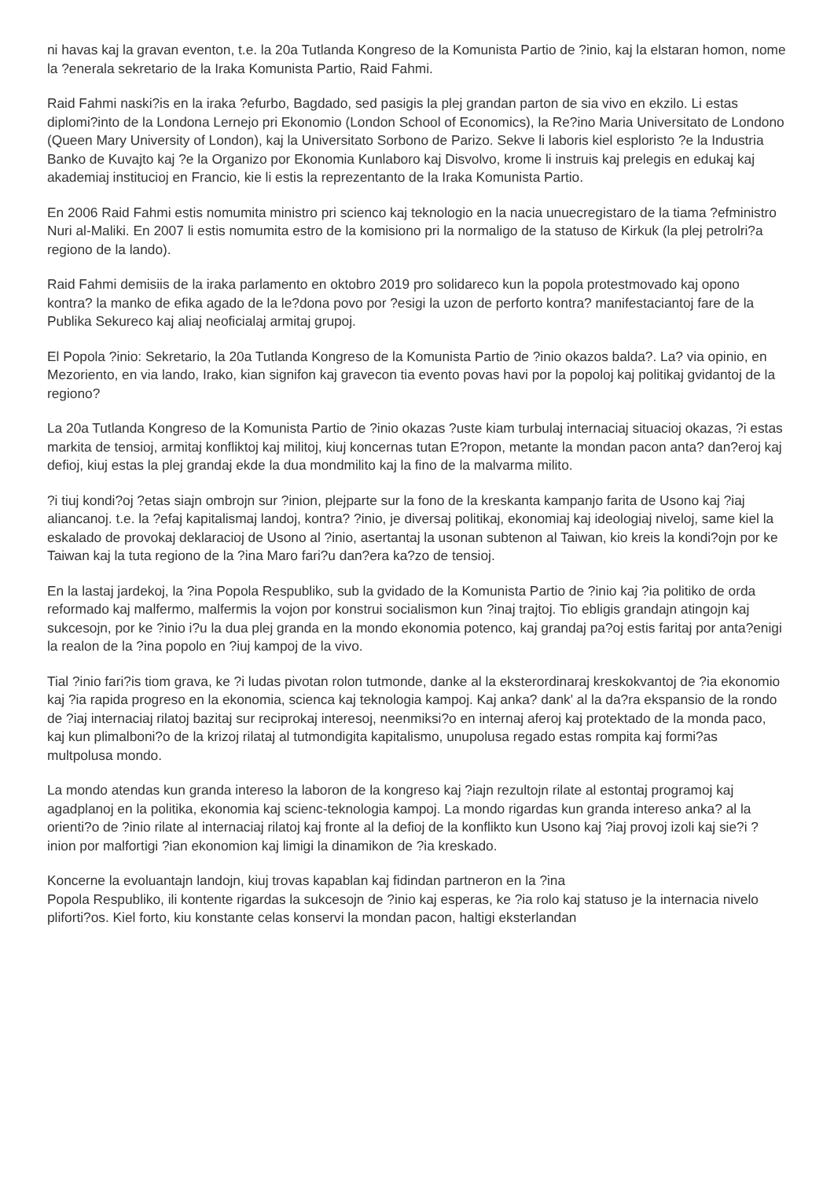ni havas kaj la gravan eventon, t.e. la 20a Tutlanda Kongreso de la Komunista Partio de ?inio, kaj la elstaran homon, nome la ?enerala sekretario de la Iraka Komunista Partio, Raid Fahmi.
Raid Fahmi naski?is en la iraka ?efurbo, Bagdado, sed pasigis la plej grandan parton de sia vivo en ekzilo. Li estas diplomi?into de la Londona Lernejo pri Ekonomio (London School of Economics), la Re?ino Maria Universitato de Londono (Queen Mary University of London), kaj la Universitato Sorbono de Parizo. Sekve li laboris kiel esploristo ?e la Industria Banko de Kuvajto kaj ?e la Organizo por Ekonomia Kunlaboro kaj Disvolvo, krome li instruis kaj prelegis en edukaj kaj akademiaj institucioj en Francio, kie li estis la reprezentanto de la Iraka Komunista Partio.
En 2006 Raid Fahmi estis nomumita ministro pri scienco kaj teknologio en la nacia unuecregistaro de la tiama ?efministro Nuri al-Maliki. En 2007 li estis nomumita estro de la komisiono pri la normaligo de la statuso de Kirkuk (la plej petrolri?a regiono de la lando).
Raid Fahmi demisiis de la iraka parlamento en oktobro 2019 pro solidareco kun la popola protestmovado kaj opono kontra? la manko de efika agado de la le?dona povo por ?esigi la uzon de perforto kontra? manifestaciantoj fare de la Publika Sekureco kaj aliaj neoficialaj armitaj grupoj.
El Popola ?inio: Sekretario, la 20a Tutlanda Kongreso de la Komunista Partio de ?inio okazos balda?. La? via opinio, en Mezoriento, en via lando, Irako, kian signifon kaj gravecon tia evento povas havi por la popoloj kaj politikaj gvidantoj de la regiono?
La 20a Tutlanda Kongreso de la Komunista Partio de ?inio okazas ?uste kiam turbulaj internaciaj situacioj okazas, ?i estas markita de tensioj, armitaj konfliktoj kaj militoj, kiuj koncernas tutan E?ropon, metante la mondan pacon anta? dan?eroj kaj defioj, kiuj estas la plej grandaj ekde la dua mondmilito kaj la fino de la malvarma milito.
?i tiuj kondi?oj ?etas siajn ombrojn sur ?inion, plejparte sur la fono de la kreskanta kampanjo farita de Usono kaj ?iaj aliancanoj. t.e. la ?efaj kapitalismaj landoj, kontra? ?inio, je diversaj politikaj, ekonomiaj kaj ideologiaj niveloj, same kiel la eskalado de provokaj deklaracioj de Usono al ?inio, asertantaj la usonan subtenon al Taiwan, kio kreis la kondi?ojn por ke Taiwan kaj la tuta regiono de la ?ina Maro fari?u dan?era ka?zo de tensioj.
En la lastaj jardekoj, la ?ina Popola Respubliko, sub la gvidado de la Komunista Partio de ?inio kaj ?ia politiko de orda reformado kaj malfermo, malfermis la vojon por konstrui socialismon kun ?inaj trajtoj. Tio ebligis grandajn atingojn kaj sukcesojn, por ke ?inio i?u la dua plej granda en la mondo ekonomia potenco, kaj grandaj pa?oj estis faritaj por anta?enigi la realon de la ?ina popolo en ?iuj kampoj de la vivo.
Tial ?inio fari?is tiom grava, ke ?i ludas pivotan rolon tutmonde, danke al la eksterordinaraj kreskokvantoj de ?ia ekonomio kaj ?ia rapida progreso en la ekonomia, scienca kaj teknologia kampoj. Kaj anka? dank' al la da?ra ekspansio de la rondo de ?iaj internaciaj rilatoj bazitaj sur reciprokaj interesoj, neenmiksi?o en internaj aferoj kaj protektado de la monda paco, kaj kun plimalboni?o de la krizoj rilataj al tutmondigita kapitalismo, unupolusa regado estas rompita kaj formi?as multpolusa mondo.
La mondo atendas kun granda intereso la laboron de la kongreso kaj ?iajn rezultojn rilate al estontaj programoj kaj agadplanoj en la politika, ekonomia kaj scienc-teknologia kampoj. La mondo rigardas kun granda intereso anka? al la orienti?o de ?inio rilate al internaciaj rilatoj kaj fronte al la defioj de la konflikto kun Usono kaj ?iaj provoj izoli kaj sie?i ?inion por malfortigi ?ian ekonomion kaj limigi la dinamikon de ?ia kreskado.
Koncerne la evoluantajn landojn, kiuj trovas kapablan kaj fidindan partneron en la ?ina
Popola Respubliko, ili kontente rigardas la sukcesojn de ?inio kaj esperas, ke ?ia rolo kaj statuso je la internacia nivelo pliforti?os. Kiel forto, kiu konstante celas konservi la mondan pacon, haltigi eksterlandan